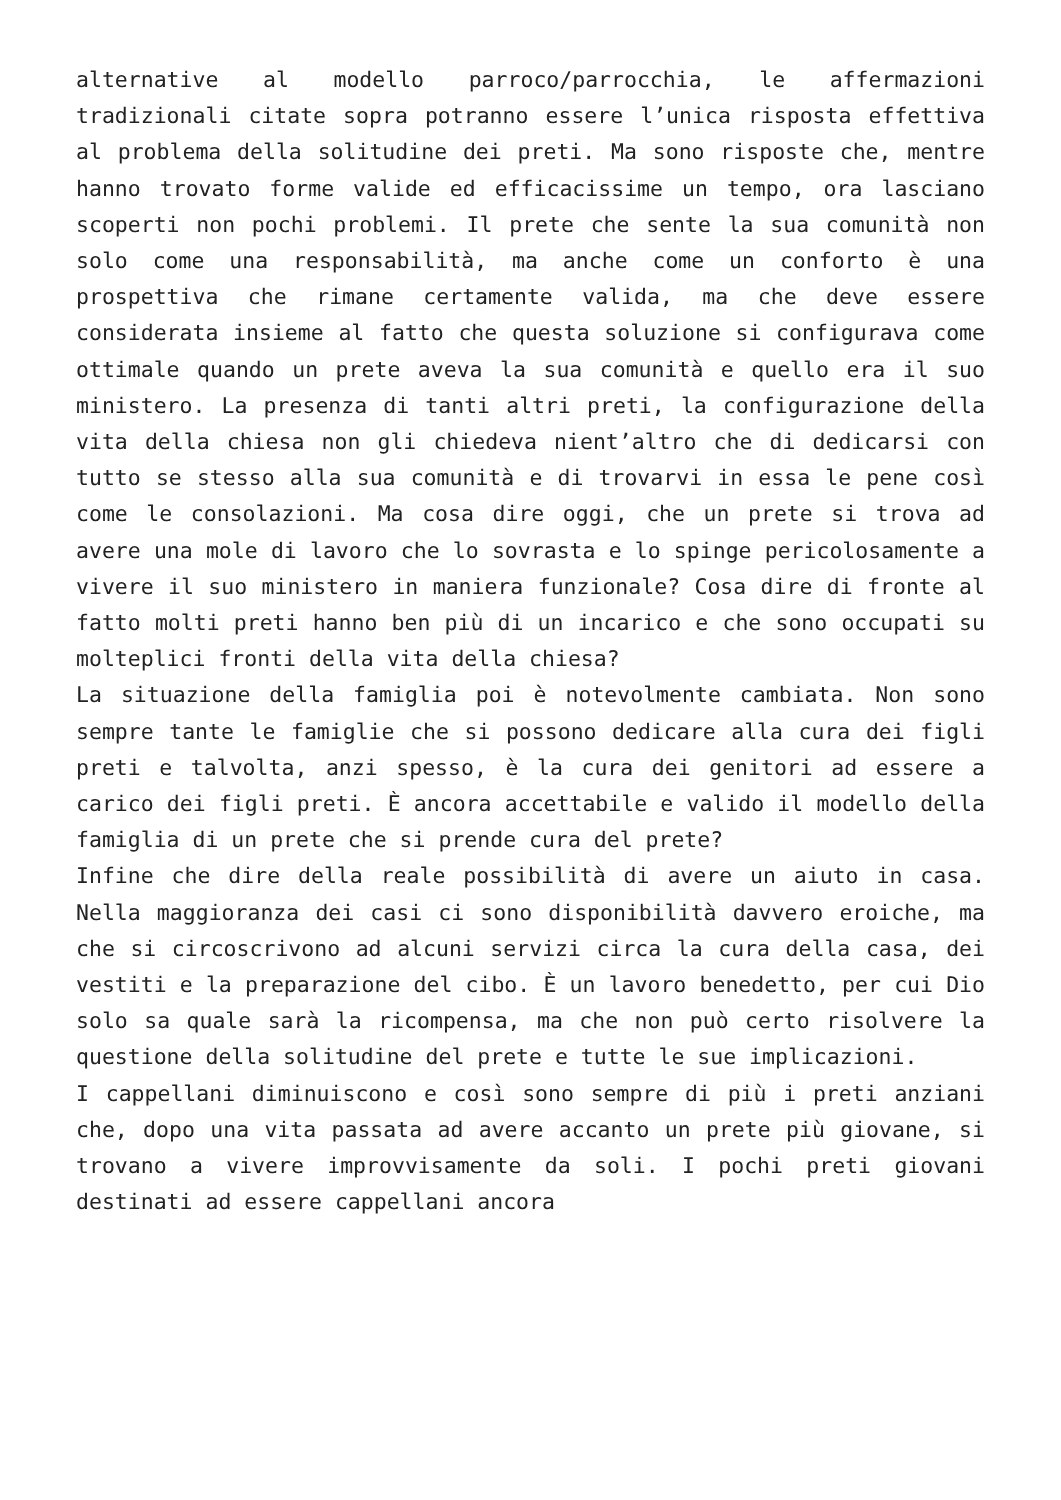alternative al modello parroco/parrocchia, le affermazioni tradizionali citate sopra potranno essere l’unica risposta effettiva al problema della solitudine dei preti. Ma sono risposte che, mentre hanno trovato forme valide ed efficacissime un tempo, ora lasciano scoperti non pochi problemi. Il prete che sente la sua comunità non solo come una responsabilità, ma anche come un conforto è una prospettiva che rimane certamente valida, ma che deve essere considerata insieme al fatto che questa soluzione si configurava come ottimale quando un prete aveva la sua comunità e quello era il suo ministero. La presenza di tanti altri preti, la configurazione della vita della chiesa non gli chiedeva nient’altro che di dedicarsi con tutto se stesso alla sua comunità e di trovarvi in essa le pene così come le consolazioni. Ma cosa dire oggi, che un prete si trova ad avere una mole di lavoro che lo sovrasta e lo spinge pericolosamente a vivere il suo ministero in maniera funzionale? Cosa dire di fronte al fatto molti preti hanno ben più di un incarico e che sono occupati su molteplici fronti della vita della chiesa?
La situazione della famiglia poi è notevolmente cambiata. Non sono sempre tante le famiglie che si possono dedicare alla cura dei figli preti e talvolta, anzi spesso, è la cura dei genitori ad essere a carico dei figli preti. È ancora accettabile e valido il modello della famiglia di un prete che si prende cura del prete?
Infine che dire della reale possibilità di avere un aiuto in casa. Nella maggioranza dei casi ci sono disponibilità davvero eroiche, ma che si circoscrivono ad alcuni servizi circa la cura della casa, dei vestiti e la preparazione del cibo. È un lavoro benedetto, per cui Dio solo sa quale sarà la ricompensa, ma che non può certo risolvere la questione della solitudine del prete e tutte le sue implicazioni.
I cappellani diminuiscono e così sono sempre di più i preti anziani che, dopo una vita passata ad avere accanto un prete più giovane, si trovano a vivere improvvisamente da soli. I pochi preti giovani destinati ad essere cappellani ancora